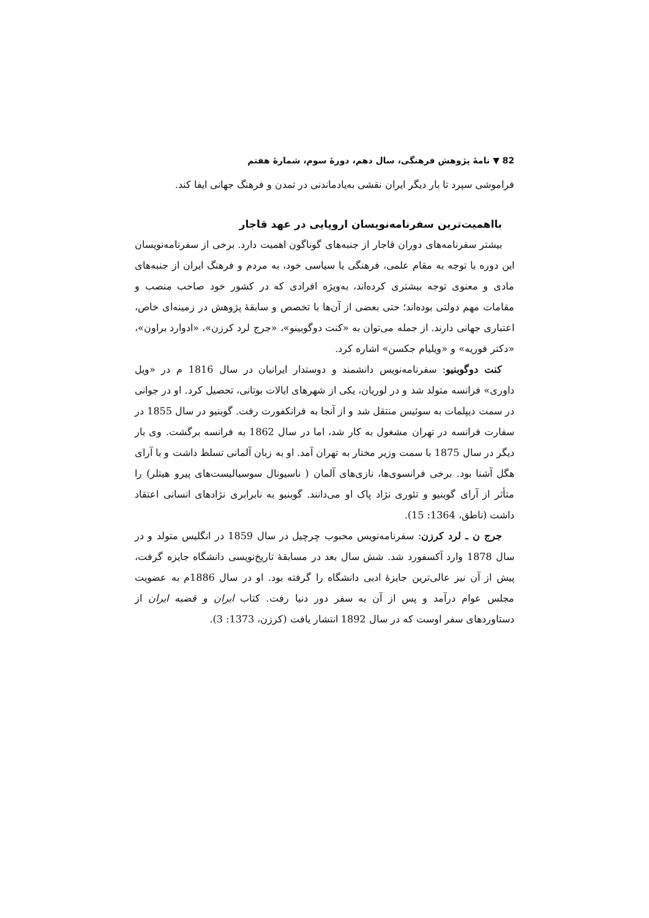82 ▼ نامهٔ پژوهش فرهنگی، سال دهم، دورهٔ سوم، شمارهٔ هفتم
فراموشی سپرد تا بار دیگر ایران نقشی به‌یادماندنی در تمدن و فرهنگ جهانی ایفا کند.
بااهمیت‌ترین سفرنامه‌نویسان اروپایی در عهد قاجار
بیشتر سفرنامه‌های دوران قاجار از جنبه‌های گوناگون اهمیت دارد. برخی از سفرنامه‌نویسان این دوره با توجه به مقام علمی، فرهنگی یا سیاسی خود، به مردم و فرهنگ ایران از جنبه‌های مادی و معنوی توجه بیشتری کرده‌اند، به‌ویژه افرادی که در کشور خود صاحب منصب و مقامات مهم دولتی بوده‌اند؛ حتی بعضی از آن‌ها با تخصص و سابقهٔ پژوهش در زمینه‌ای خاص، اعتباری جهانی دارند. از جمله می‌توان به «کنت دوگوبینو»، «جرج لرد کرزن»، «ادوارد براون»، «دکتر فوریه» و «ویلیام جکسن» اشاره کرد.
کنت دوگوبنیو: سفرنامه‌نویس دانشمند و دوستدار ایرانیان در سال 1816 م در «ویل داوری» فرانسه متولد شد و در لوریان، یکی از شهرهای ایالات بوتانی، تحصیل کرد. او در جوانی در سمت دیپلمات به سوئیس منتقل شد و از آنجا به فرانکفورت رفت. گوبنیو در سال 1855 در سفارت فرانسه در تهران مشغول به کار شد، اما در سال 1862 به فرانسه برگشت. وی بار دیگر در سال 1875 با سمت وزیر مختار به تهران آمد. او به زبان آلمانی تسلط داشت و با آرای هگل آشنا بود. برخی فرانسوی‌ها، نازی‌های آلمان ( ناسیونال سوسیالیست‌های پیرو هیتلر) را متأثر از آرای گوبنیو و تئوری نژاد پاک او می‌دانند. گوبنیو به نابرابری نژادهای انسانی اعتقاد داشت (ناطق، 1364: 15).
جرج ن ـ لرد کرزن: سفرنامه‌نویس محبوب چرچیل در سال 1859 در انگلیس متولد و در سال 1878 وارد آکسفورد شد. شش سال بعد در مسابقهٔ تاریخ‌نویسی دانشگاه جایزه گرفت، پیش از آن نیز عالی‌ترین جایزهٔ ادبی دانشگاه را گرفته بود. او در سال 1886م به عضویت مجلس عوام درآمد و پس از آن به سفر دور دنیا رفت. کتاب ایران و قضیه ایران از دستاوردهای سفر اوست که در سال 1892 انتشار یافت (کرزن، 1373: 3).